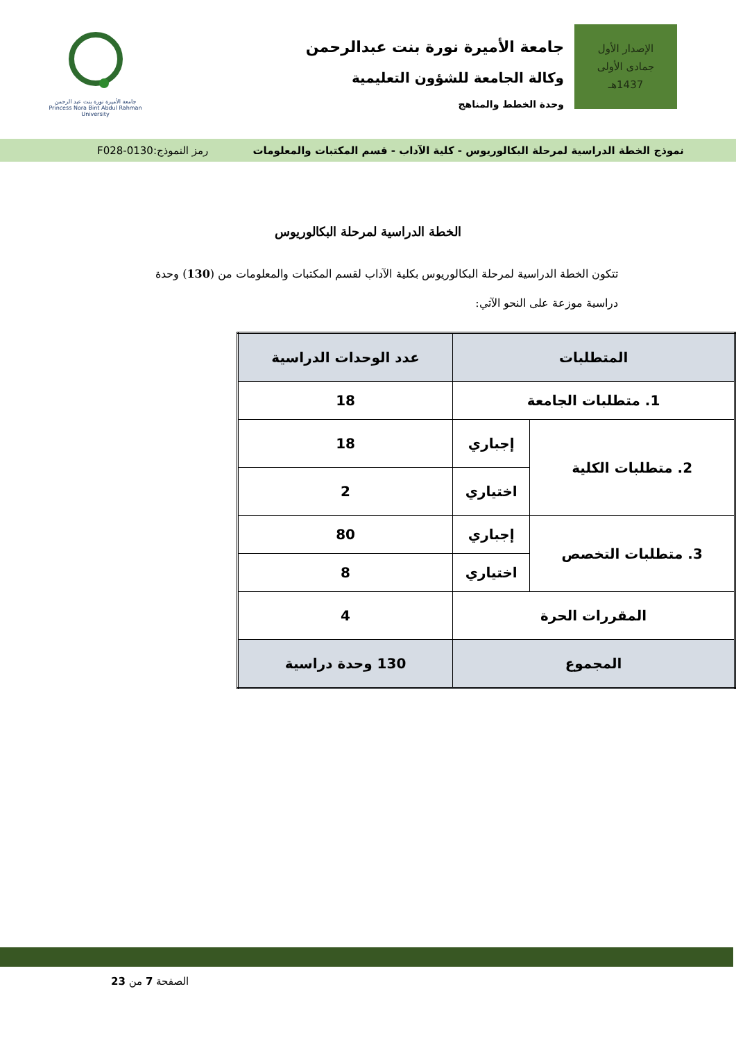الإصدار الأول
جمادى الأولى
1437هـ
جامعة الأميرة نورة بنت عبدالرحمن
وكالة الجامعة للشؤون التعليمية
وحدة الخطط والمناهج
جامعة الأميرة نورة بنت عبد الرحمن
Princess Nora Bint Abdul Rahman University
نموذج الخطة الدراسية لمرحلة البكالوريوس - كلية الآداب - قسم المكتبات والمعلومات رمز النموذج:0130-F028
الخطة الدراسية لمرحلة البكالوريوس
تتكون الخطة الدراسية لمرحلة البكالوريوس بكلية الآداب لقسم المكتبات والمعلومات من (130) وحدة دراسية موزعة على النحو الآتي:
| المتطلبات | | عدد الوحدات الدراسية |
| --- | --- | --- |
| 1. متطلبات الجامعة | | 18 |
| 2. متطلبات الكلية | إجباري | 18 |
| | اختياري | 2 |
| 3. متطلبات التخصص | إجباري | 80 |
| | اختياري | 8 |
| المقررات الحرة | | 4 |
| المجموع | | 130 وحدة دراسية |
الصفحة 7 من 23